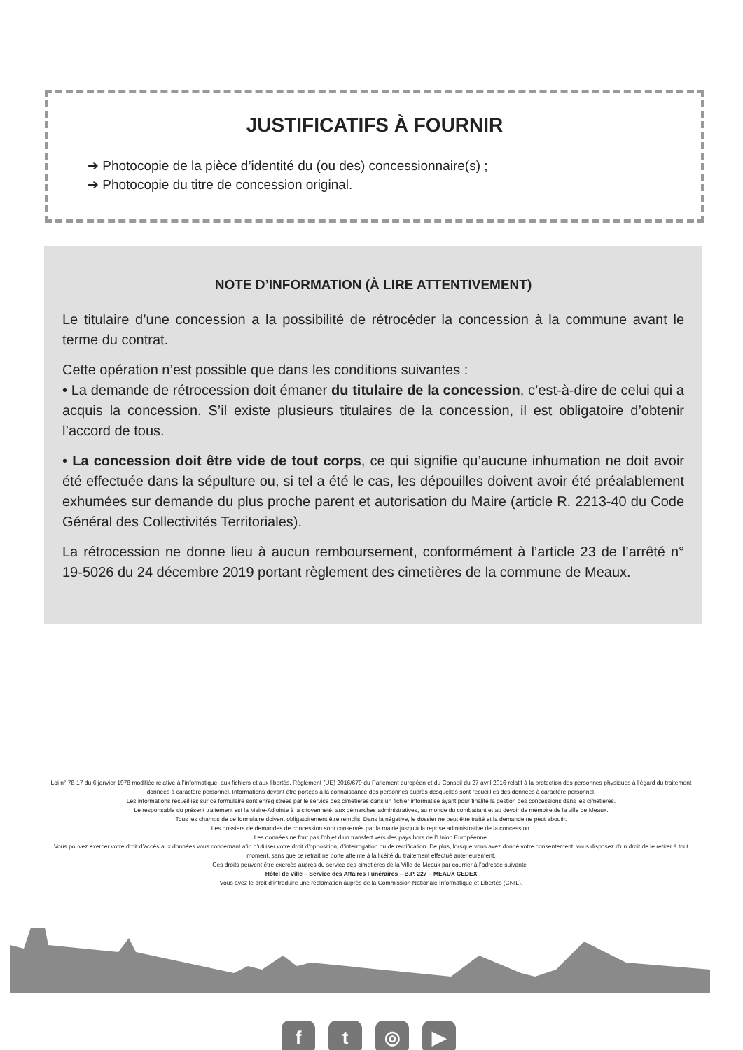JUSTIFICATIFS À FOURNIR
➔ Photocopie de la pièce d’identité du (ou des) concessionnaire(s) ;
➔ Photocopie du titre de concession original.
NOTE D’INFORMATION (À LIRE ATTENTIVEMENT)
Le titulaire d’une concession a la possibilité de rétrocéder la concession à la commune avant le terme du contrat.
Cette opération n’est possible que dans les conditions suivantes :
• La demande de rétrocession doit émaner du titulaire de la concession, c’est-à-dire de celui qui a acquis la concession. S’il existe plusieurs titulaires de la concession, il est obligatoire d’obtenir l’accord de tous.
• La concession doit être vide de tout corps, ce qui signifie qu’aucune inhumation ne doit avoir été effectuée dans la sépulture ou, si tel a été le cas, les dépouilles doivent avoir été préalablement exhumées sur demande du plus proche parent et autorisation du Maire (article R. 2213-40 du Code Général des Collectivités Territoriales).
La rétrocession ne donne lieu à aucun remboursement, conformément à l’article 23 de l’arrêté n° 19-5026 du 24 décembre 2019 portant règlement des cimetières de la commune de Meaux.
Loi n° 78-17 du 6 janvier 1978 modifiée relative à l’informatique, aux fichiers et aux libertés. Règlement (UE) 2016/679 du Parlement européen et du Conseil du 27 avril 2016 relatif à la protection des personnes physiques à l’égard du traitement données à caractère personnel. Informations devant être portées à la connaissance des personnes auprès desquelles sont recueillies des données à caractère personnel.
Les informations recueillies sur ce formulaire sont enregistrées par le service des cimetières dans un fichier informatisé ayant pour finalité la gestion des concessions dans les cimetières.
Le responsable du présent traitement est la Maire-Adjointe à la citoyenneté, aux démarches administratives, au monde du combattant et au devoir de mémoire de la ville de Meaux.
Tous les champs de ce formulaire doivent obligatoirement être remplis. Dans la négative, le dossier ne peut être traité et la demande ne peut aboutir.
Les dossiers de demandes de concession sont conservés par la mairie jusqu’à la reprise administrative de la concession.
Les données ne font pas l’objet d’un transfert vers des pays hors de l’Union Européenne.
Vous pouvez exercer votre droit d’accès aux données vous concernant afin d’utiliser votre droit d’opposition, d’interrogation ou de rectification. De plus, lorsque vous avez donné votre consentement, vous disposez d’un droit de le retirer à tout moment, sans que ce retrait ne porte atteinte à la licéité du traitement effectué antérieurement.
Ces droits peuvent être exercés auprès du service des cimetières de la Ville de Meaux par courrier à l’adresse suivante :
Hôtel de Ville – Service des Affaires Funéraires – B.P. 227 – MEAUX CEDEX
Vous avez le droit d’introduire une réclamation auprès de la Commission Nationale Informatique et Libertés (CNIL).
f t ◎ ▶